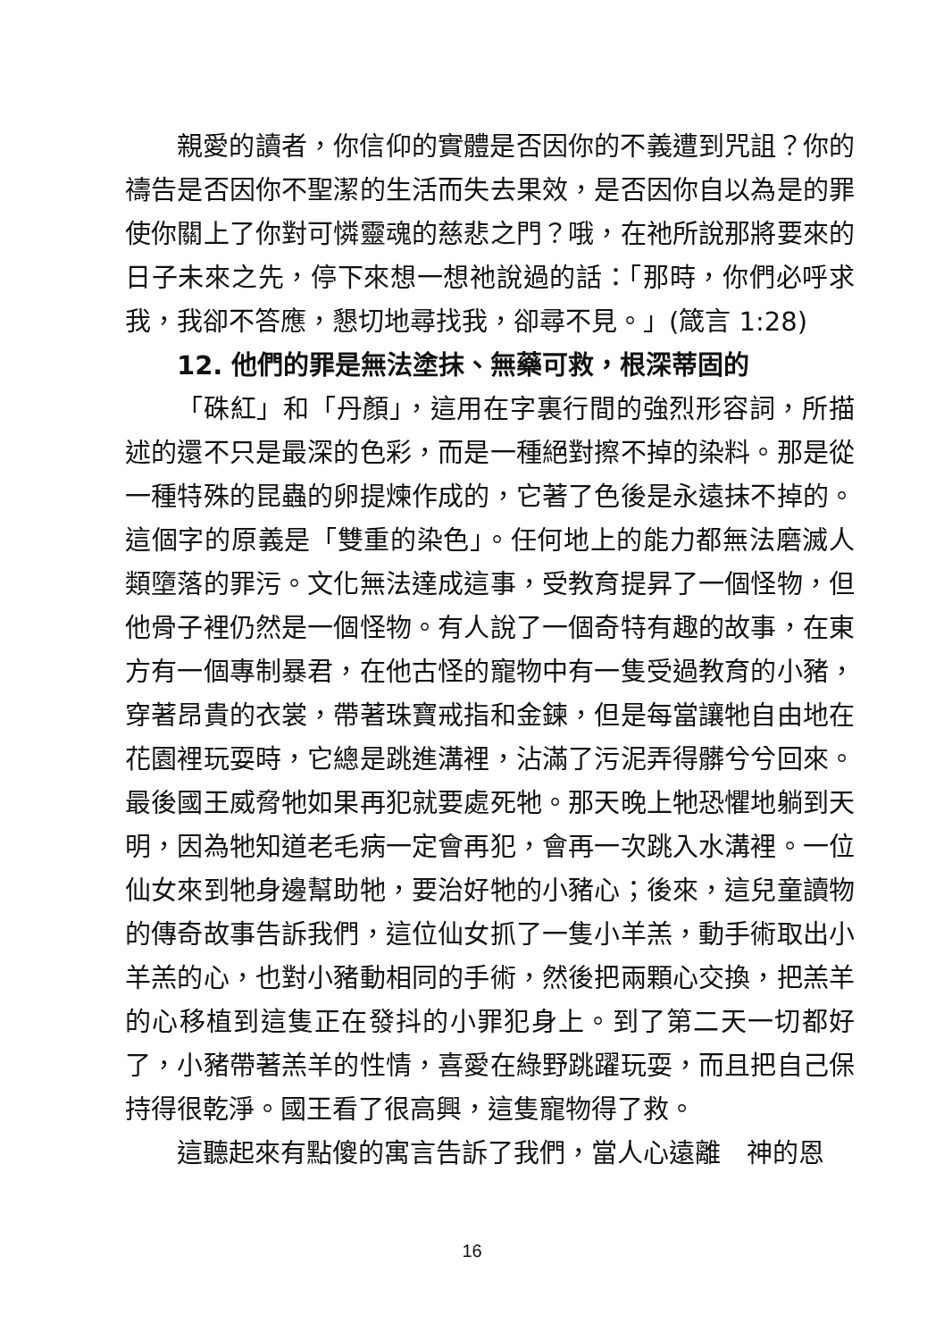親愛的讀者，你信仰的實體是否因你的不義遭到咒詛？你的禱告是否因你不聖潔的生活而失去果效，是否因你自以為是的罪使你關上了你對可憐靈魂的慈悲之門？哦，在祂所說那將要來的日子未來之先，停下來想一想祂說過的話：「那時，你們必呼求我，我卻不答應，懇切地尋找我，卻尋不見。」(箴言 1:28)
12. 他們的罪是無法塗抹、無藥可救，根深蒂固的
「硃紅」和「丹顏」，這用在字裏行間的強烈形容詞，所描述的還不只是最深的色彩，而是一種絕對擦不掉的染料。那是從一種特殊的昆蟲的卵提煉作成的，它著了色後是永遠抹不掉的。這個字的原義是「雙重的染色」。任何地上的能力都無法磨滅人類墮落的罪污。文化無法達成這事，受教育提昇了一個怪物，但他骨子裡仍然是一個怪物。有人說了一個奇特有趣的故事，在東方有一個專制暴君，在他古怪的寵物中有一隻受過教育的小豬，穿著昂貴的衣裳，帶著珠寶戒指和金鍊，但是每當讓牠自由地在花園裡玩耍時，它總是跳進溝裡，沾滿了污泥弄得髒兮兮回來。最後國王威脅牠如果再犯就要處死牠。那天晚上牠恐懼地躺到天明，因為牠知道老毛病一定會再犯，會再一次跳入水溝裡。一位仙女來到牠身邊幫助牠，要治好牠的小豬心；後來，這兒童讀物的傳奇故事告訴我們，這位仙女抓了一隻小羊羔，動手術取出小羊羔的心，也對小豬動相同的手術，然後把兩顆心交換，把羔羊的心移植到這隻正在發抖的小罪犯身上。到了第二天一切都好了，小豬帶著羔羊的性情，喜愛在綠野跳躍玩耍，而且把自己保持得很乾淨。國王看了很高興，這隻寵物得了救。
這聽起來有點傻的寓言告訴了我們，當人心遠離　神的恩
16